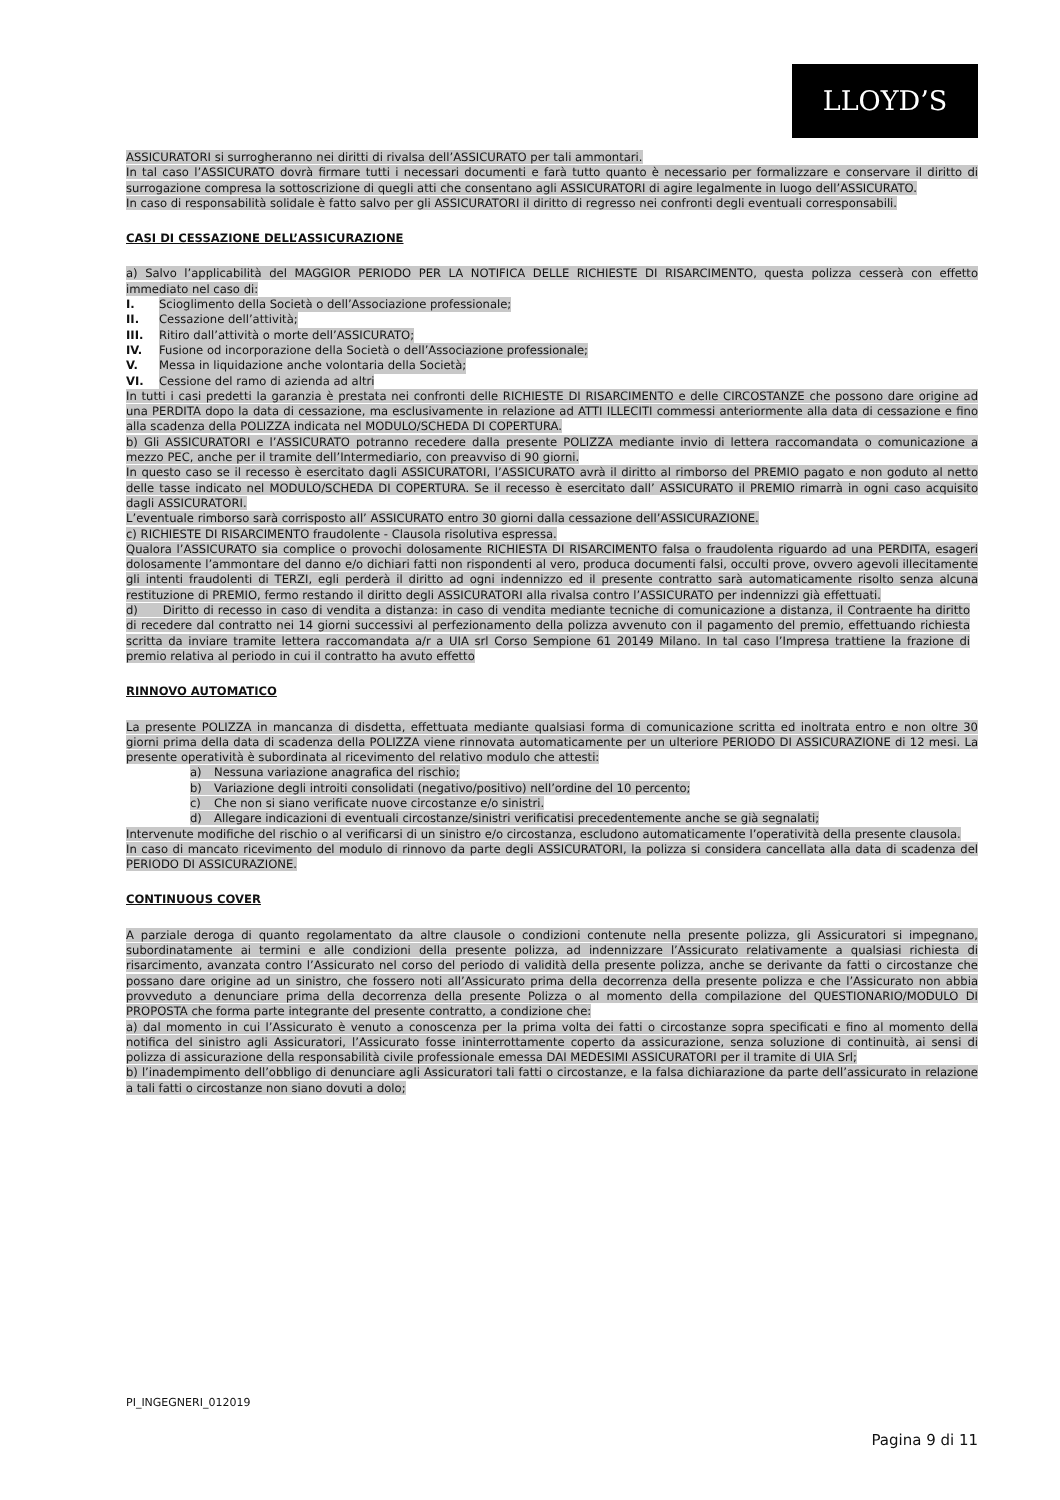LLOYD’S
ASSICURATORI si surrogheranno nei diritti di rivalsa dell’ASSICURATO per tali ammontari.
In tal caso l’ASSICURATO dovrà firmare tutti i necessari documenti e farà tutto quanto è necessario per formalizzare e conservare il diritto di surrogazione compresa la sottoscrizione di quegli atti che consentano agli ASSICURATORI di agire legalmente in luogo dell’ASSICURATO.
In caso di responsabilità solidale è fatto salvo per gli ASSICURATORI il diritto di regresso nei confronti degli eventuali corresponsabili.
CASI DI CESSAZIONE DELL’ASSICURAZIONE
a) Salvo l’applicabilità del MAGGIOR PERIODO PER LA NOTIFICA DELLE RICHIESTE DI RISARCIMENTO, questa polizza cesserà con effetto immediato nel caso di:
I. Scioglimento della Società o dell’Associazione professionale;
II. Cessazione dell’attività;
III. Ritiro dall’attività o morte dell’ASSICURATO;
IV. Fusione od incorporazione della Società o dell’Associazione professionale;
V. Messa in liquidazione anche volontaria della Società;
VI. Cessione del ramo di azienda ad altri
In tutti i casi predetti la garanzia è prestata nei confronti delle RICHIESTE DI RISARCIMENTO e delle CIRCOSTANZE che possono dare origine ad una PERDITA dopo la data di cessazione, ma esclusivamente in relazione ad ATTI ILLECITI commessi anteriormente alla data di cessazione e fino alla scadenza della POLIZZA indicata nel MODULO/SCHEDA DI COPERTURA.
b) Gli ASSICURATORI e l’ASSICURATO potranno recedere dalla presente POLIZZA mediante invio di lettera raccomandata o comunicazione a mezzo PEC, anche per il tramite dell’Intermediario, con preavviso di 90 giorni.
In questo caso se il recesso è esercitato dagli ASSICURATORI, l’ASSICURATO avrà il diritto al rimborso del PREMIO pagato e non goduto al netto delle tasse indicato nel MODULO/SCHEDA DI COPERTURA. Se il recesso è esercitato dall’ ASSICURATO il PREMIO rimarrà in ogni caso acquisito dagli ASSICURATORI.
L’eventuale rimborso sarà corrisposto all’ ASSICURATO entro 30 giorni dalla cessazione dell’ASSICURAZIONE.
c) RICHIESTE DI RISARCIMENTO fraudolente - Clausola risolutiva espressa.
Qualora l’ASSICURATO sia complice o provochi dolosamente RICHIESTA DI RISARCIMENTO falsa o fraudolenta riguardo ad una PERDITA, esageri dolosamente l’ammontare del danno e/o dichiari fatti non rispondenti al vero, produca documenti falsi, occulti prove, ovvero agevoli illecitamente gli intenti fraudolenti di TERZI, egli perderà il diritto ad ogni indennizzo ed il presente contratto sarà automaticamente risolto senza alcuna restituzione di PREMIO, fermo restando il diritto degli ASSICURATORI alla rivalsa contro l’ASSICURATO per indennizzi già effettuati.
d) Diritto di recesso in caso di vendita a distanza: in caso di vendita mediante tecniche di comunicazione a distanza, il Contraente ha diritto di recedere dal contratto nei 14 giorni successivi al perfezionamento della polizza avvenuto con il pagamento del premio, effettuando richiesta scritta da inviare tramite lettera raccomandata a/r a UIA srl Corso Sempione 61 20149 Milano. In tal caso l’Impresa trattiene la frazione di premio relativa al periodo in cui il contratto ha avuto effetto
RINNOVO AUTOMATICO
La presente POLIZZA in mancanza di disdetta, effettuata mediante qualsiasi forma di comunicazione scritta ed inoltrata entro e non oltre 30 giorni prima della data di scadenza della POLIZZA viene rinnovata automaticamente per un ulteriore PERIODO DI ASSICURAZIONE di 12 mesi. La presente operatività è subordinata al ricevimento del relativo modulo che attesti:
a) Nessuna variazione anagrafica del rischio;
b) Variazione degli introiti consolidati (negativo/positivo) nell’ordine del 10 percento;
c) Che non si siano verificate nuove circostanze e/o sinistri.
d) Allegare indicazioni di eventuali circostanze/sinistri verificatisi precedentemente anche se già segnalati;
Intervenute modifiche del rischio o al verificarsi di un sinistro e/o circostanza, escludono automaticamente l’operatività della presente clausola.
In caso di mancato ricevimento del modulo di rinnovo da parte degli ASSICURATORI, la polizza si considera cancellata alla data di scadenza del PERIODO DI ASSICURAZIONE.
CONTINUOUS COVER
A parziale deroga di quanto regolamentato da altre clausole o condizioni contenute nella presente polizza, gli Assicuratori si impegnano, subordinatamente ai termini e alle condizioni della presente polizza, ad indennizzare l’Assicurato relativamente a qualsiasi richiesta di risarcimento, avanzata contro l’Assicurato nel corso del periodo di validità della presente polizza, anche se derivante da fatti o circostanze che possano dare origine ad un sinistro, che fossero noti all’Assicurato prima della decorrenza della presente polizza e che l’Assicurato non abbia provveduto a denunciare prima della decorrenza della presente Polizza o al momento della compilazione del QUESTIONARIO/MODULO DI PROPOSTA che forma parte integrante del presente contratto, a condizione che:
a) dal momento in cui l’Assicurato è venuto a conoscenza per la prima volta dei fatti o circostanze sopra specificati e fino al momento della notifica del sinistro agli Assicuratori, l’Assicurato fosse ininterrottamente coperto da assicurazione, senza soluzione di continuità, ai sensi di polizza di assicurazione della responsabilità civile professionale emessa DAI MEDESIMI ASSICURATORI per il tramite di UIA Srl;
b) l’inadempimento dell’obbligo di denunciare agli Assicuratori tali fatti o circostanze, e la falsa dichiarazione da parte dell’assicurato in relazione a tali fatti o circostanze non siano dovuti a dolo;
PI_INGEGNERI_012019
Pagina 9 di 11